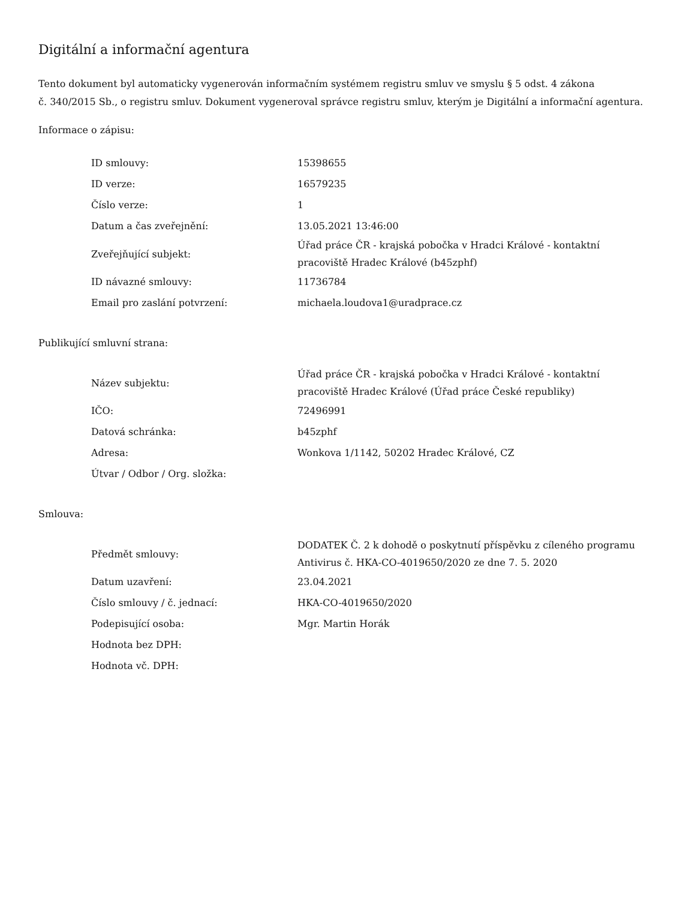Digitální a informační agentura
Tento dokument byl automaticky vygenerován informačním systémem registru smluv ve smyslu § 5 odst. 4 zákona
č. 340/2015 Sb., o registru smluv. Dokument vygeneroval správce registru smluv, kterým je Digitální a informační agentura.
Informace o zápisu:
| ID smlouvy: | 15398655 |
| ID verze: | 16579235 |
| Číslo verze: | 1 |
| Datum a čas zveřejnění: | 13.05.2021 13:46:00 |
| Zveřejňující subjekt: | Úřad práce ČR - krajská pobočka v Hradci Králové - kontaktní pracoviště Hradec Králové (b45zphf) |
| ID návazné smlouvy: | 11736784 |
| Email pro zaslání potvrzení: | michaela.loudova1@uradprace.cz |
Publikující smluvní strana:
| Název subjektu: | Úřad práce ČR - krajská pobočka v Hradci Králové - kontaktní pracoviště Hradec Králové (Úřad práce České republiky) |
| IČO: | 72496991 |
| Datová schránka: | b45zphf |
| Adresa: | Wonkova 1/1142, 50202 Hradec Králové, CZ |
| Útvar / Odbor / Org. složka: | |
Smlouva:
| Předmět smlouvy: | DODATEK Č. 2 k dohodě o poskytnutí příspěvku z cíleného programu Antivirus č. HKA-CO-4019650/2020 ze dne 7. 5. 2020 |
| Datum uzavření: | 23.04.2021 |
| Číslo smlouvy / č. jednací: | HKA-CO-4019650/2020 |
| Podepisující osoba: | Mgr. Martin Horák |
| Hodnota bez DPH: | |
| Hodnota vč. DPH: | |